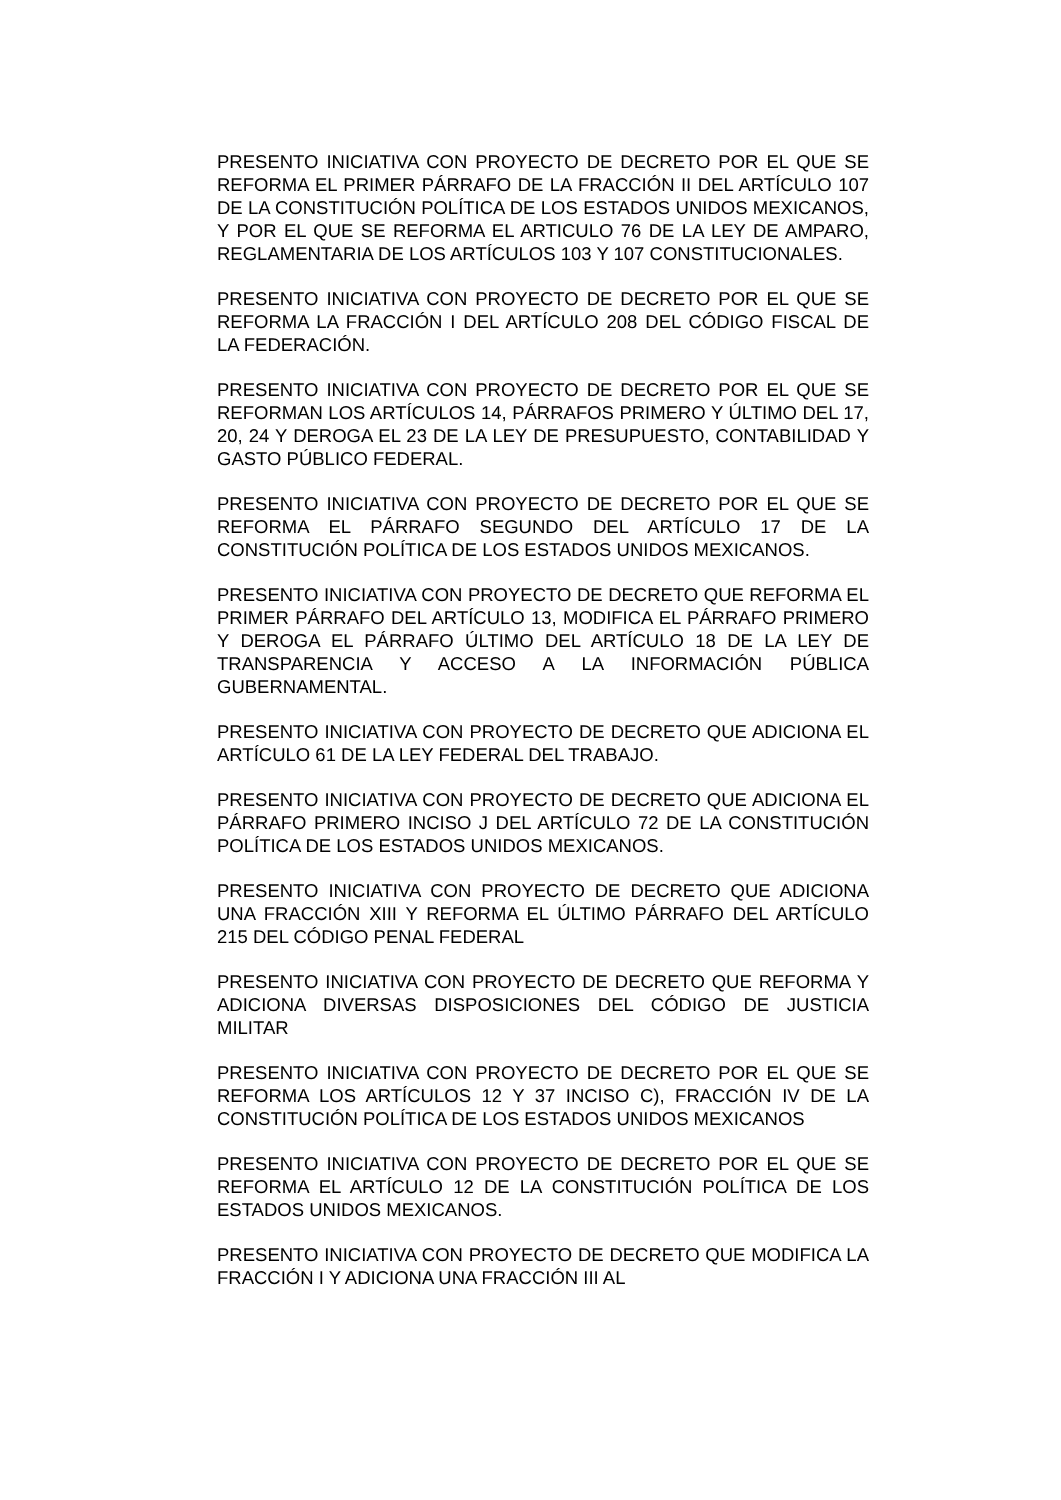PRESENTO INICIATIVA CON PROYECTO DE DECRETO POR EL QUE SE REFORMA EL PRIMER PÁRRAFO DE LA FRACCIÓN II DEL ARTÍCULO 107 DE LA CONSTITUCIÓN POLÍTICA DE LOS ESTADOS UNIDOS MEXICANOS, Y POR EL QUE SE REFORMA EL ARTICULO 76 DE LA LEY DE AMPARO, REGLAMENTARIA DE LOS ARTÍCULOS 103 Y 107 CONSTITUCIONALES.
PRESENTO INICIATIVA CON PROYECTO DE DECRETO POR EL QUE SE REFORMA LA FRACCIÓN I DEL ARTÍCULO 208 DEL CÓDIGO FISCAL DE LA FEDERACIÓN.
PRESENTO INICIATIVA CON PROYECTO DE DECRETO POR EL QUE SE REFORMAN LOS ARTÍCULOS 14, PÁRRAFOS PRIMERO Y ÚLTIMO DEL 17, 20, 24 Y DEROGA EL 23 DE LA LEY DE PRESUPUESTO, CONTABILIDAD Y GASTO PÚBLICO FEDERAL.
PRESENTO INICIATIVA CON PROYECTO DE DECRETO POR EL QUE SE REFORMA EL PÁRRAFO SEGUNDO DEL ARTÍCULO 17 DE LA CONSTITUCIÓN POLÍTICA DE LOS ESTADOS UNIDOS MEXICANOS.
PRESENTO INICIATIVA CON PROYECTO DE DECRETO QUE REFORMA EL PRIMER PÁRRAFO DEL ARTÍCULO 13, MODIFICA EL PÁRRAFO PRIMERO Y DEROGA EL PÁRRAFO ÚLTIMO DEL ARTÍCULO 18 DE LA LEY DE TRANSPARENCIA Y ACCESO A LA INFORMACIÓN PÚBLICA GUBERNAMENTAL.
PRESENTO INICIATIVA CON PROYECTO DE DECRETO QUE ADICIONA EL ARTÍCULO 61 DE LA LEY FEDERAL DEL TRABAJO.
PRESENTO INICIATIVA CON PROYECTO DE DECRETO QUE ADICIONA EL PÁRRAFO PRIMERO INCISO J DEL ARTÍCULO 72 DE LA CONSTITUCIÓN POLÍTICA DE LOS ESTADOS UNIDOS MEXICANOS.
PRESENTO INICIATIVA CON PROYECTO DE DECRETO QUE ADICIONA UNA FRACCIÓN XIII Y REFORMA EL ÚLTIMO PÁRRAFO DEL ARTÍCULO 215 DEL CÓDIGO PENAL FEDERAL
PRESENTO INICIATIVA CON PROYECTO DE DECRETO QUE REFORMA Y ADICIONA DIVERSAS DISPOSICIONES DEL CÓDIGO DE JUSTICIA MILITAR
PRESENTO INICIATIVA CON PROYECTO DE DECRETO POR EL QUE SE REFORMA LOS ARTÍCULOS 12 Y 37 INCISO C), FRACCIÓN IV DE LA CONSTITUCIÓN POLÍTICA DE LOS ESTADOS UNIDOS MEXICANOS
PRESENTO INICIATIVA CON PROYECTO DE DECRETO POR EL QUE SE REFORMA EL ARTÍCULO 12 DE LA CONSTITUCIÓN POLÍTICA DE LOS ESTADOS UNIDOS MEXICANOS.
PRESENTO INICIATIVA CON PROYECTO DE DECRETO QUE MODIFICA LA FRACCIÓN I Y ADICIONA UNA FRACCIÓN III AL